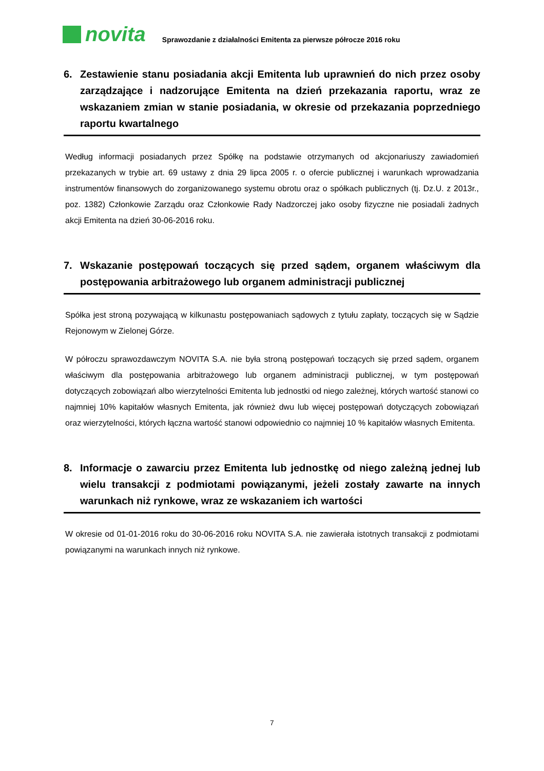novita
Sprawozdanie z działalności Emitenta za pierwsze półrocze 2016 roku
6. Zestawienie stanu posiadania akcji Emitenta lub uprawnień do nich przez osoby zarządzające i nadzorujące Emitenta na dzień przekazania raportu, wraz ze wskazaniem zmian w stanie posiadania, w okresie od przekazania poprzedniego raportu kwartalnego
Według informacji posiadanych przez Spółkę na podstawie otrzymanych od akcjonariuszy zawiadomień przekazanych w trybie art. 69 ustawy z dnia 29 lipca 2005 r. o ofercie publicznej i warunkach wprowadzania instrumentów finansowych do zorganizowanego systemu obrotu oraz o spółkach publicznych (tj. Dz.U. z 2013r., poz. 1382) Członkowie Zarządu oraz Członkowie Rady Nadzorczej jako osoby fizyczne nie posiadali żadnych akcji Emitenta na dzień 30-06-2016 roku.
7. Wskazanie postępowań toczących się przed sądem, organem właściwym dla postępowania arbitrażowego lub organem administracji publicznej
Spółka jest stroną pozywającą w kilkunastu postępowaniach sądowych z tytułu zapłaty, toczących się w Sądzie Rejonowym w Zielonej Górze.
W półroczu sprawozdawczym NOVITA S.A. nie była stroną postępowań toczących się przed sądem, organem właściwym dla postępowania arbitrażowego lub organem administracji publicznej, w tym postępowań dotyczących zobowiązań albo wierzytelności Emitenta lub jednostki od niego zależnej, których wartość stanowi co najmniej 10% kapitałów własnych Emitenta, jak również dwu lub więcej postępowań dotyczących zobowiązań oraz wierzytelności, których łączna wartość stanowi odpowiednio co najmniej 10 % kapitałów własnych Emitenta.
8. Informacje o zawarciu przez Emitenta lub jednostkę od niego zależną jednej lub wielu transakcji z podmiotami powiązanymi, jeżeli zostały zawarte na innych warunkach niż rynkowe, wraz ze wskazaniem ich wartości
W okresie od 01-01-2016 roku do 30-06-2016 roku NOVITA S.A. nie zawierała istotnych transakcji z podmiotami powiązanymi na warunkach innych niż rynkowe.
7